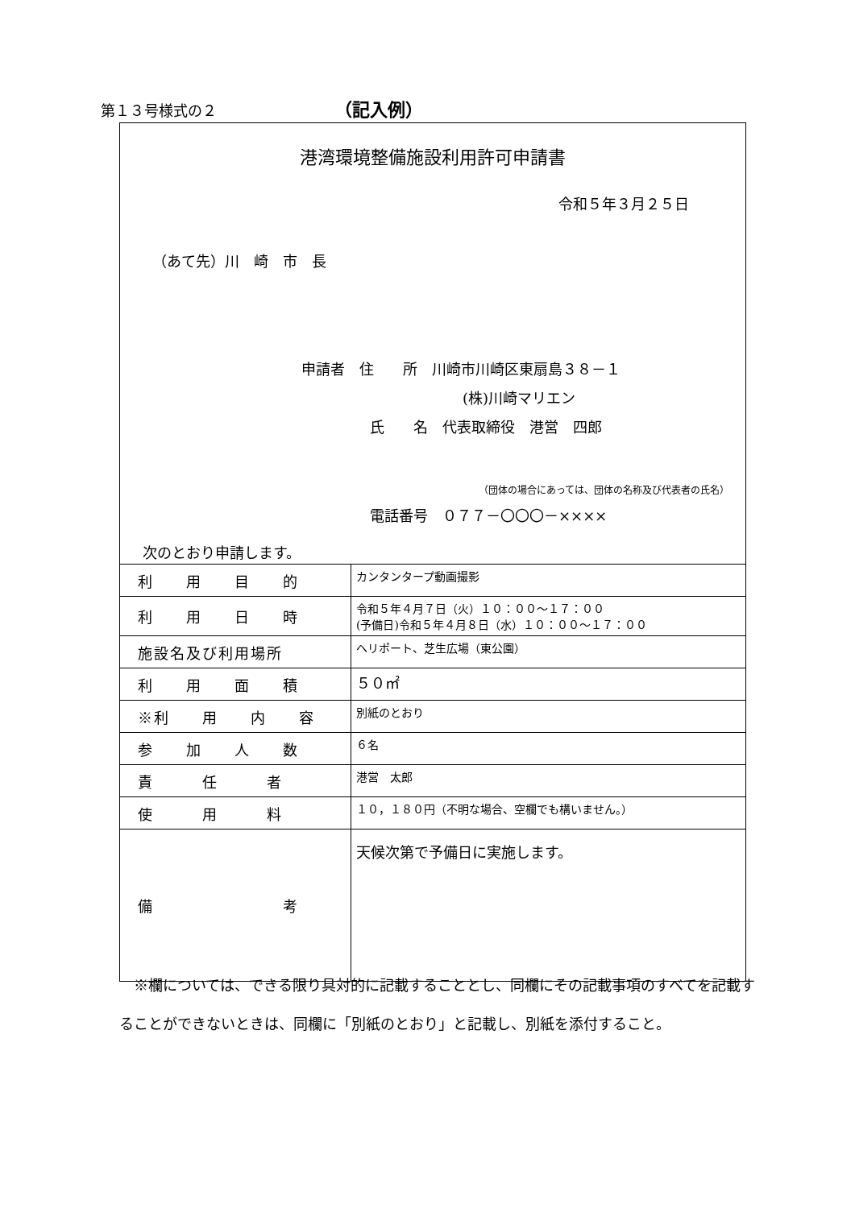第１３号様式の２ （記入例）
港湾環境整備施設利用許可申請書
令和５年３月２５日
（あて先）川　崎　市　長
申請者　住　　所　川崎市川崎区東扇島３８－１
(株)川崎マリエン
氏　　名　代表取締役　港営　四郎
（団体の場合にあっては、団体の名称及び代表者の氏名）
電話番号　０７７－〇〇〇－××××
次のとおり申請します。
| 利 用 目 的 | カンタンタープ動画撮影 |
| 利 用 日 時 | 令和５年４月７日（火）１０：００～１７：００ (予備日)令和５年４月８日（水）１０：００～１７：００ |
| 施設名及び利用場所 | ヘリポート、芝生広場（東公園） |
| 利 用 面 積 | ５０㎡ |
| ※利 用 内 容 | 別紙のとおり |
| 参 加 人 数 | ６名 |
| 責 任 者 | 港営 太郎 |
| 使 用 料 | １０，１８０円（不明な場合、空欄でも構いません。） |
| 備 考 | 天候次第で予備日に実施します。 |
※欄については、できる限り具対的に記載することとし、同欄にその記載事項のすべてを記載することができないときは、同欄に「別紙のとおり」と記載し、別紙を添付すること。